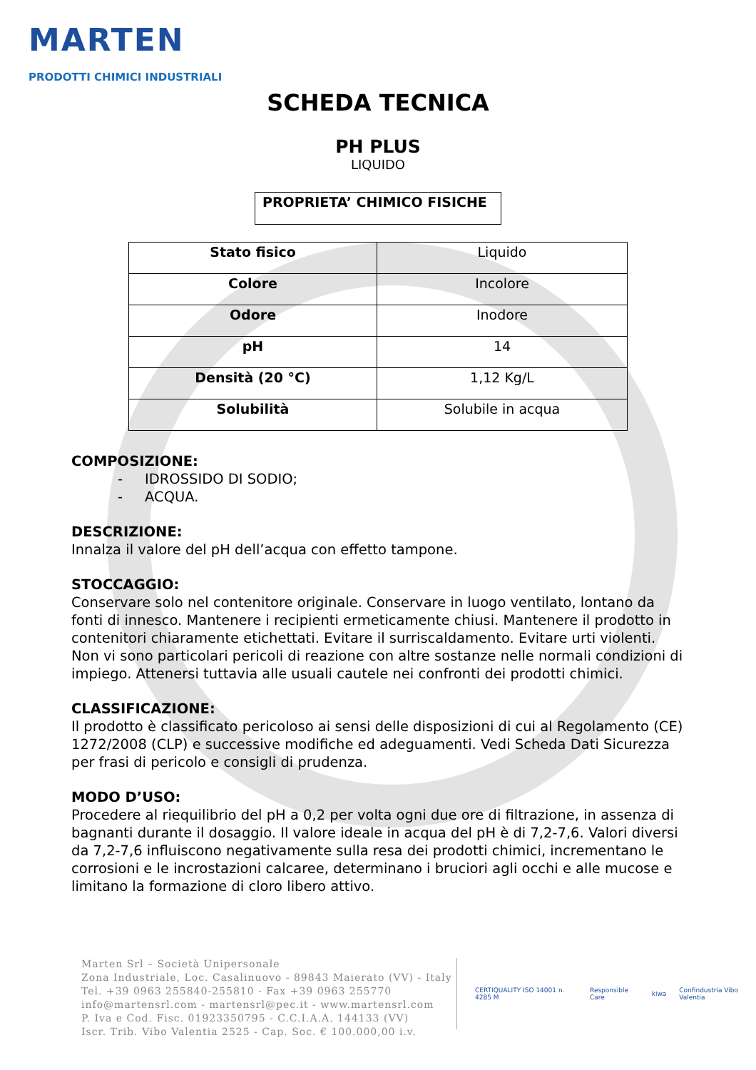MARTEN
PRODOTTI CHIMICI INDUSTRIALI
SCHEDA TECNICA
PH PLUS
LIQUIDO
PROPRIETA’ CHIMICO FISICHE
| Stato fisico | Liquido |
| Colore | Incolore |
| Odore | Inodore |
| pH | 14 |
| Densità (20 °C) | 1,12 Kg/L |
| Solubilità | Solubile in acqua |
COMPOSIZIONE:
- IDROSSIDO DI SODIO;
- ACQUA.
DESCRIZIONE:
Innalza il valore del pH dell’acqua con effetto tampone.
STOCCAGGIO:
Conservare solo nel contenitore originale. Conservare in luogo ventilato, lontano da fonti di innesco. Mantenere i recipienti ermeticamente chiusi. Mantenere il prodotto in contenitori chiaramente etichettati. Evitare il surriscaldamento. Evitare urti violenti. Non vi sono particolari pericoli di reazione con altre sostanze nelle normali condizioni di impiego. Attenersi tuttavia alle usuali cautele nei confronti dei prodotti chimici.
CLASSIFICAZIONE:
Il prodotto è classificato pericoloso ai sensi delle disposizioni di cui al Regolamento (CE) 1272/2008 (CLP) e successive modifiche ed adeguamenti. Vedi Scheda Dati Sicurezza per frasi di pericolo e consigli di prudenza.
MODO D’USO:
Procedere al riequilibrio del pH a 0,2 per volta ogni due ore di filtrazione, in assenza di bagnanti durante il dosaggio. Il valore ideale in acqua del pH è di 7,2-7,6. Valori diversi da 7,2-7,6 influiscono negativamente sulla resa dei prodotti chimici, incrementano le corrosioni e le incrostazioni calcaree, determinano i bruciori agli occhi e alle mucose e limitano la formazione di cloro libero attivo.
Marten Srl – Società Unipersonale
Zona Industriale, Loc. Casalinuovo - 89843 Maierato (VV) - Italy
Tel. +39 0963 255840-255810 - Fax +39 0963 255770
info@martensrl.com - martensrl@pec.it - www.martensrl.com
P. Iva e Cod. Fisc. 01923350795 - C.C.I.A.A. 144133 (VV)
Iscr. Trib. Vibo Valentia 2525 - Cap. Soc. € 100.000,00 i.v.
CERTIQUALITY ISO 14001 n. 4285 M Responsible Care kiwa Confindustria Vibo Valentia